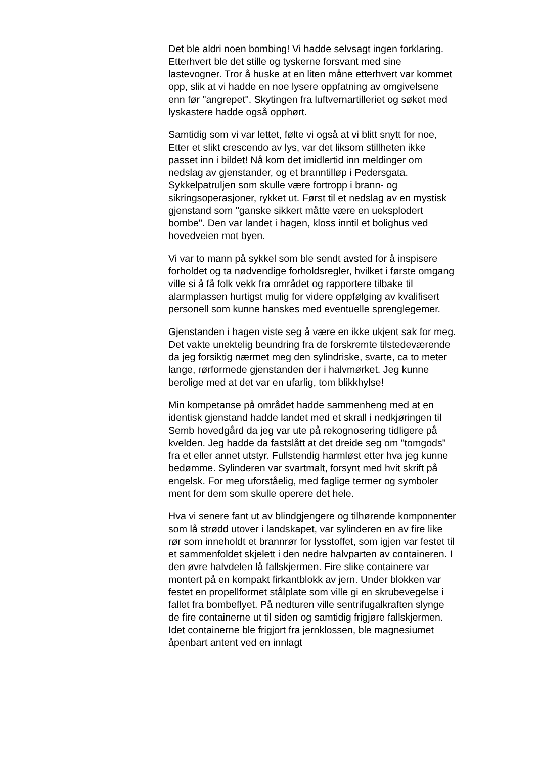Det ble aldri noen bombing! Vi hadde selvsagt ingen forklaring. Etterhvert ble det stille og tyskerne forsvant med sine lastevogner. Tror å huske at en liten måne etterhvert var kommet opp, slik at vi hadde en noe lysere oppfatning av omgivelsene enn før "angrepet". Skytingen fra luftvernartilleriet og søket med lyskastere hadde også opphørt.
Samtidig som vi var lettet, følte vi også at vi blitt snytt for noe, Etter et slikt crescendo av lys, var det liksom stillheten ikke passet inn i bildet! Nå kom det imidlertid inn meldinger om nedslag av gjenstander, og et branntilløp i Pedersgata. Sykkelpatruljen som skulle være fortropp i brann- og sikringsoperasjoner, rykket ut. Først til et nedslag av en mystisk gjenstand som "ganske sikkert måtte være en ueksplodert bombe". Den var landet i hagen, kloss inntil et bolighus ved hovedveien mot byen.
Vi var to mann på sykkel som ble sendt avsted for å inspisere forholdet og ta nødvendige forholdsregler, hvilket i første omgang ville si å få folk vekk fra området og rapportere tilbake til alarmplassen hurtigst mulig for videre oppfølging av kvalifisert personell som kunne hanskes med eventuelle sprenglegemer.
Gjenstanden i hagen viste seg å være en ikke ukjent sak for meg. Det vakte unektelig beundring fra de forskremte tilstedeværende da jeg forsiktig nærmet meg den sylindriske, svarte, ca to meter lange, rørformede gjenstanden der i halvmørket. Jeg kunne berolige med at det var en ufarlig, tom blikkhylse!
Min kompetanse på området hadde sammenheng med at en identisk gjenstand hadde landet med et skrall i nedkjøringen til Semb hovedgård da jeg var ute på rekognosering tidligere på kvelden. Jeg hadde da fastslått at det dreide seg om "tomgods" fra et eller annet utstyr. Fullstendig harmløst etter hva jeg kunne bedømme. Sylinderen var svartmalt, forsynt med hvit skrift på engelsk. For meg uforståelig, med faglige termer og symboler ment for dem som skulle operere det hele.
Hva vi senere fant ut av blindgjengere og tilhørende komponenter som lå strødd utover i landskapet, var sylinderen en av fire like rør som inneholdt et brannrør for lysstoffet, som igjen var festet til et sammenfoldet skjelett i den nedre halvparten av containeren. I den øvre halvdelen lå fallskjermen. Fire slike containere var montert på en kompakt firkantblokk av jern. Under blokken var festet en propellformet stålplate som ville gi en skrubevegelse i fallet fra bombeflyet. På nedturen ville sentrifugalkraften slynge de fire containerne ut til siden og samtidig frigjøre fallskjermen. Idet containerne ble frigjort fra jernklossen, ble magnesiumet åpenbart antent ved en innlagt